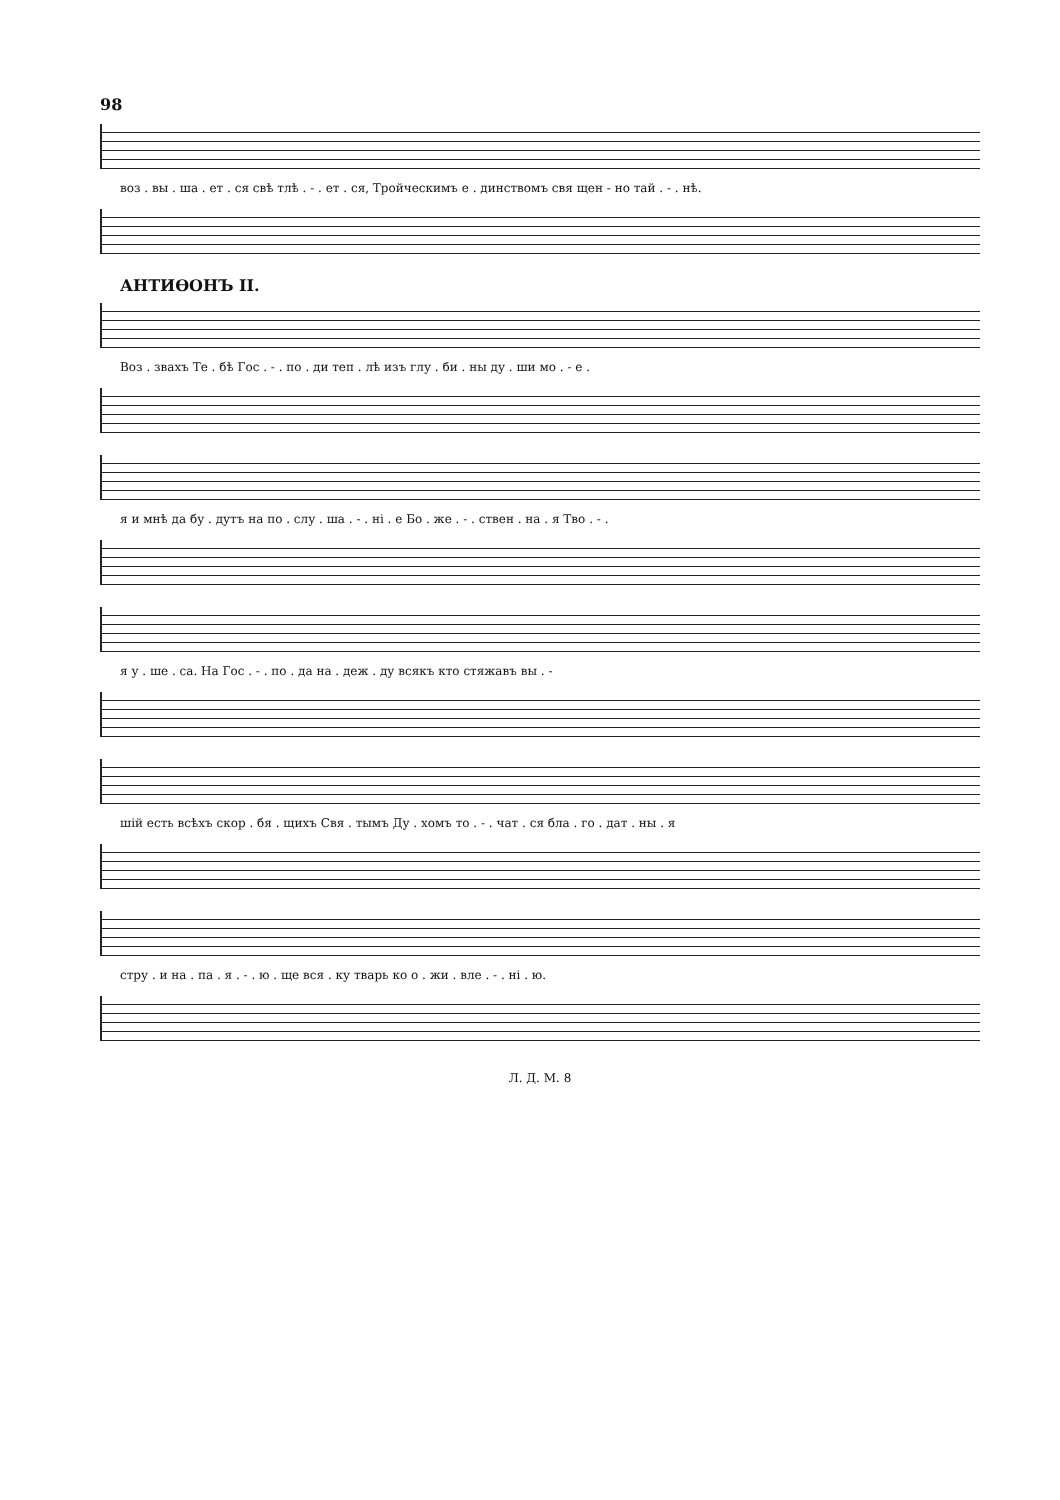98
воз . вы . ша . ет . ся свѣ тлѣ . - . ет . ся, Тройческимъ е . динствомъ свя щен - но тай . - . нѣ.
АНТИѲОНЪ II.
Воз . звахъ Те . бѣ Гос . - . по . ди теп . лѣ изъ глу . би . ны ду . ши мо . - е .
я и мнѣ да бу . дутъ на по . слу . ша . - . ні . е Бо . же . - . ствен . на . я Тво . - .
я у . ше . са. На Гос . - . по . да на . деж . ду всякъ кто стяжавъ вы . -
шій есть всѣхъ скор . бя . щихъ Свя . тымъ Ду . хомъ то . - . чат . ся бла . го . дат . ны . я
стру . и на . па . я . - . ю . ще вся . ку тварь ко о . жи . вле . - . ні . ю.
Л. Д. М. 8